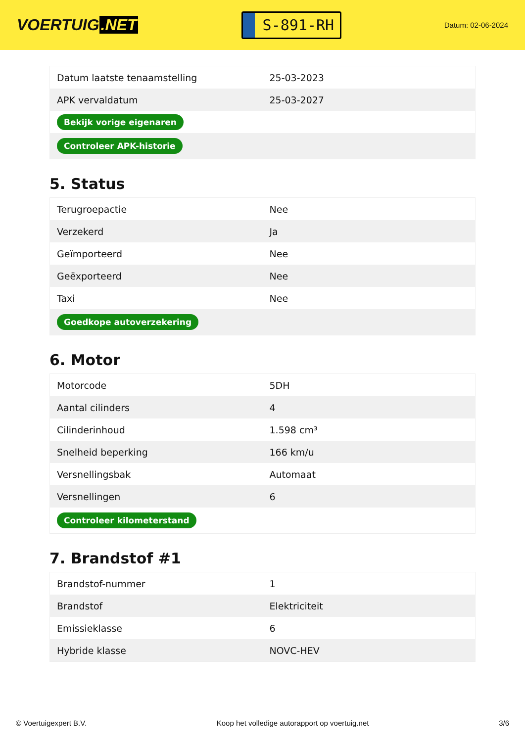VOERTUIG.NET
S-891-RH
Datum: 02-06-2024
| Datum laatste tenaamstelling | 25-03-2023 |
| APK vervaldatum | 25-03-2027 |
| Bekijk vorige eigenaren | |
| Controleer APK-historie | |
5. Status
| Terugroepactie | Nee |
| Verzekerd | Ja |
| Geïmporteerd | Nee |
| Geëxporteerd | Nee |
| Taxi | Nee |
| Goedkope autoverzekering | |
6. Motor
| Motorcode | 5DH |
| Aantal cilinders | 4 |
| Cilinderinhoud | 1.598 cm³ |
| Snelheid beperking | 166 km/u |
| Versnellingsbak | Automaat |
| Versnellingen | 6 |
| Controleer kilometerstand | |
7. Brandstof #1
| Brandstof-nummer | 1 |
| Brandstof | Elektriciteit |
| Emissieklasse | 6 |
| Hybride klasse | NOVC-HEV |
© Voertuigexpert B.V. Koop het volledige autorapport op voertuig.net 3/6